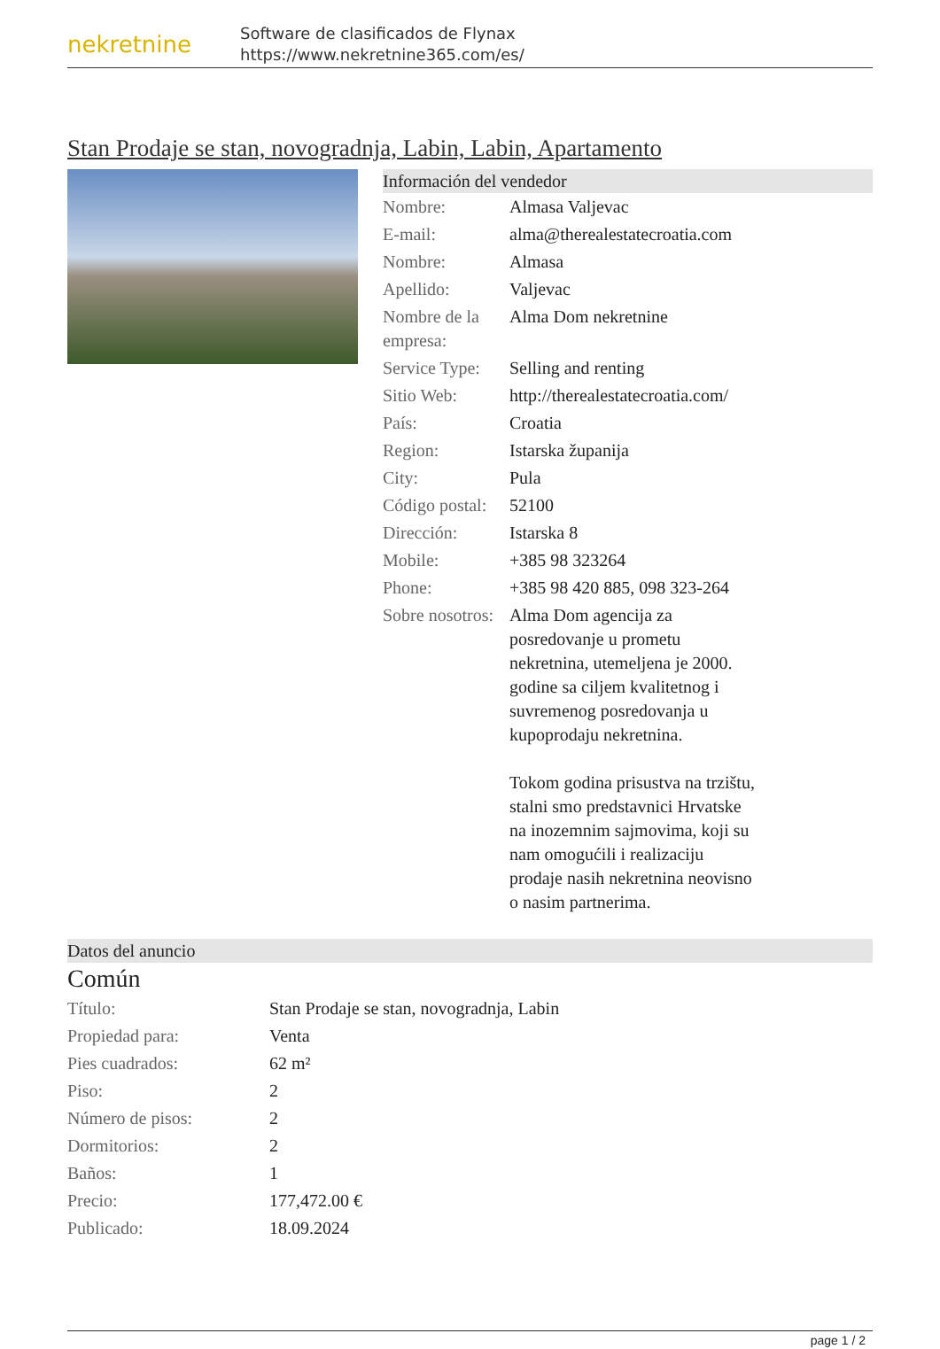nekretnine
Software de clasificados de Flynax
https://www.nekretnine365.com/es/
Stan Prodaje se stan, novogradnja, Labin, Labin, Apartamento
Información del vendedor
| Nombre: | Almasa Valjevac |
| E-mail: | alma@therealestatecroatia.com |
| Nombre: | Almasa |
| Apellido: | Valjevac |
| Nombre de la empresa: | Alma Dom nekretnine |
| Service Type: | Selling and renting |
| Sitio Web: | http://therealestatecroatia.com/ |
| País: | Croatia |
| Region: | Istarska županija |
| City: | Pula |
| Código postal: | 52100 |
| Dirección: | Istarska 8 |
| Mobile: | +385 98 323264 |
| Phone: | +385 98 420 885, 098 323-264 |
| Sobre nosotros: | Alma Dom agencija za posredovanje u prometu nekretnina, utemeljena je 2000. godine sa ciljem kvalitetnog i suvremenog posredovanja u kupoprodaju nekretnina. Tokom godina prisustva na trzištu, stalni smo predstavnici Hrvatske na inozemnim sajmovima, koji su nam omogućili i realizaciju prodaje nasih nekretnina neovisno o nasim partnerima. |
Datos del anuncio
Común
| Título: | Stan Prodaje se stan, novogradnja, Labin |
| Propiedad para: | Venta |
| Pies cuadrados: | 62 m² |
| Piso: | 2 |
| Número de pisos: | 2 |
| Dormitorios: | 2 |
| Baños: | 1 |
| Precio: | 177,472.00 € |
| Publicado: | 18.09.2024 |
page 1 / 2